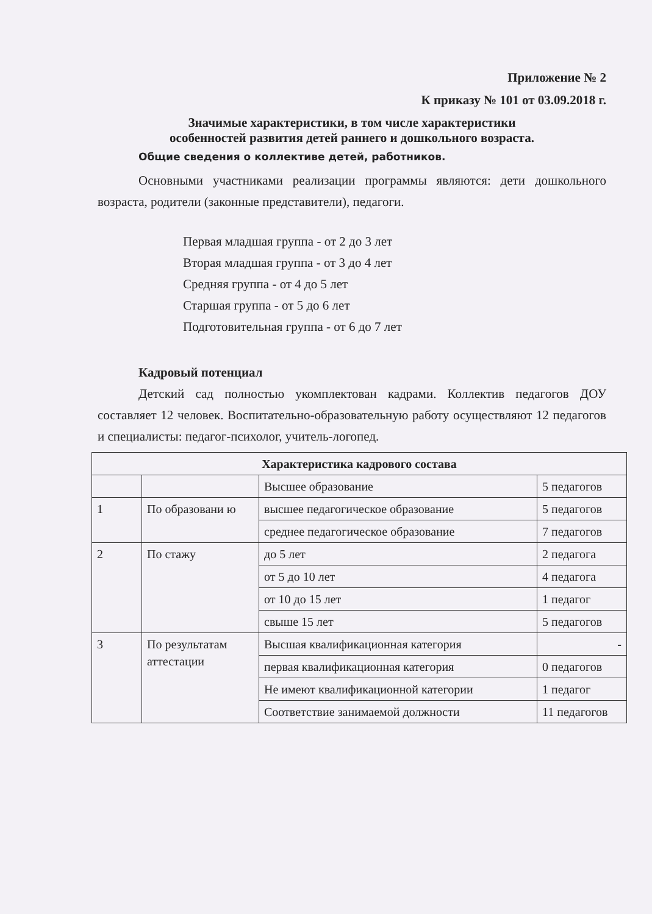Приложение № 2
К приказу № 101 от 03.09.2018 г.
Значимые характеристики, в том числе характеристики
особенностей развития детей раннего и дошкольного возраста.
Общие сведения о коллективе детей, работников.
Основными участниками реализации программы являются: дети дошкольного возраста, родители (законные представители), педагоги.
Первая младшая группа - от 2 до 3 лет
Вторая младшая группа - от 3 до 4 лет
Средняя группа - от 4 до 5 лет
Старшая группа - от 5 до 6 лет
Подготовительная группа - от 6 до 7 лет
Кадровый потенциал
Детский сад полностью укомплектован кадрами. Коллектив педагогов ДОУ составляет 12 человек. Воспитательно-образовательную работу осуществляют 12 педагогов и специалисты: педагог-психолог, учитель-логопед.
| Характеристика кадрового состава | | | |
| --- | --- | --- | --- |
| | | Высшее образование | 5 педагогов |
| 1 | По образовани ю | высшее педагогическое образование | 5 педагогов |
| | | среднее педагогическое образование | 7 педагогов |
| 2 | По стажу | до 5 лет | 2 педагога |
| | | от 5 до 10 лет | 4 педагога |
| | | от 10 до 15 лет | 1 педагог |
| | | свыше 15 лет | 5 педагогов |
| 3 | По результатам аттестации | Высшая квалификационная категория | - |
| | | первая квалификационная категория | 0 педагогов |
| | | Не имеют квалификационной категории | 1 педагог |
| | | Соответствие занимаемой должности | 11 педагогов |